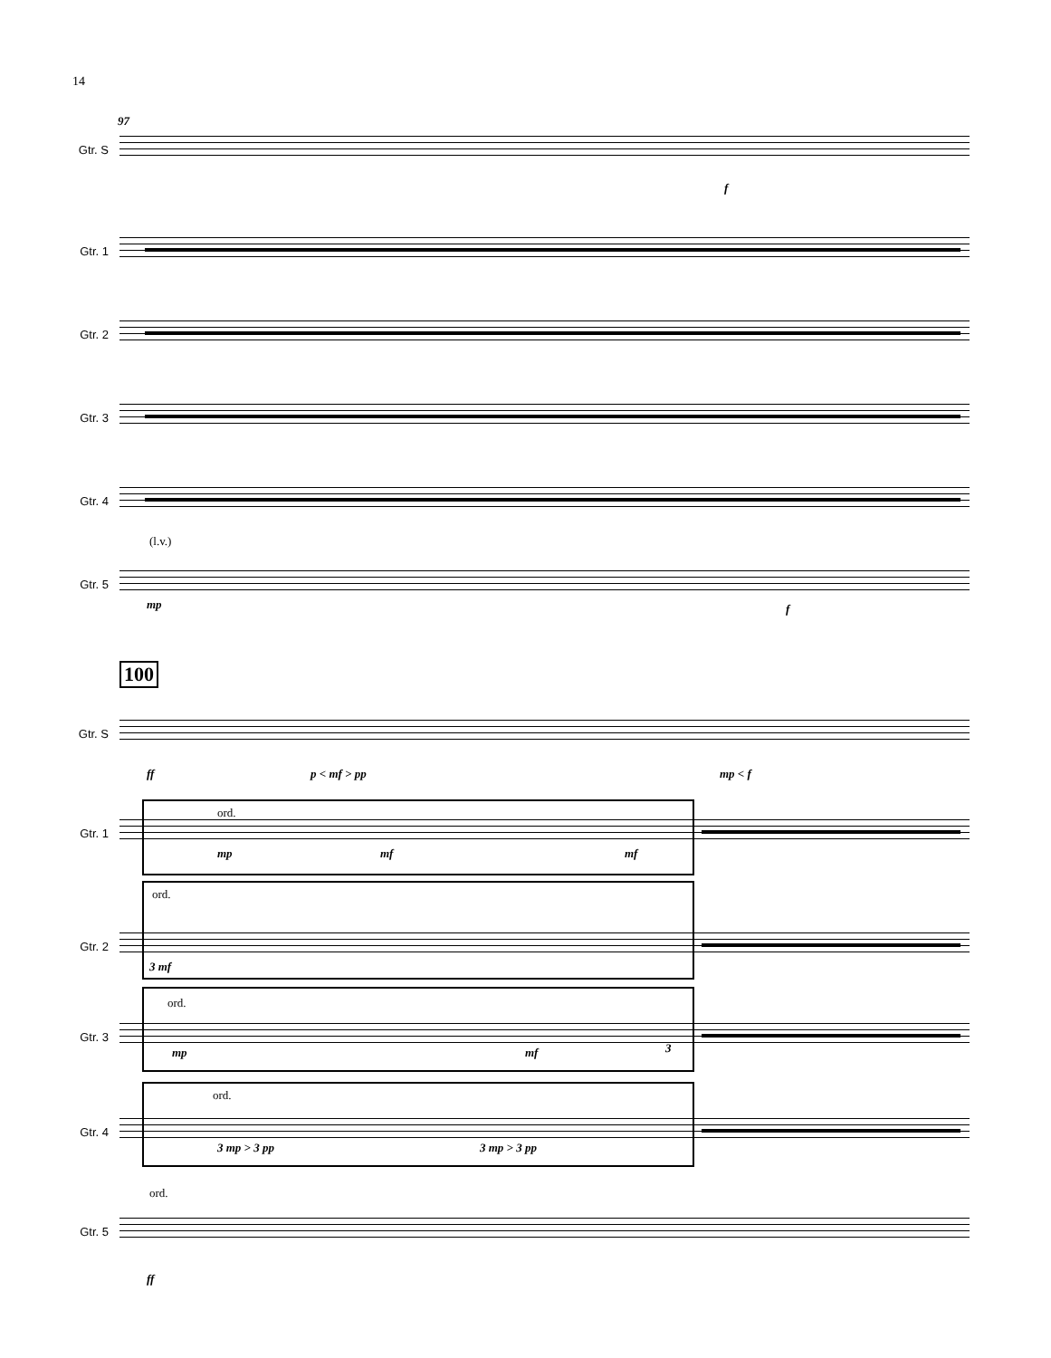14
97
Gtr. S
f
Gtr. 1
Gtr. 2
Gtr. 3
Gtr. 4
(l.v.)
Gtr. 5
mp f
100
Gtr. S
ff p < mf > pp mp < f
Gtr. 1
ord.
mp mf mf
ord.
Gtr. 2
3 mf
ord.
Gtr. 3
mp mf 3
ord.
Gtr. 4
3 mp > 3 pp 3 mp > 3 pp
ord.
Gtr. 5
ff